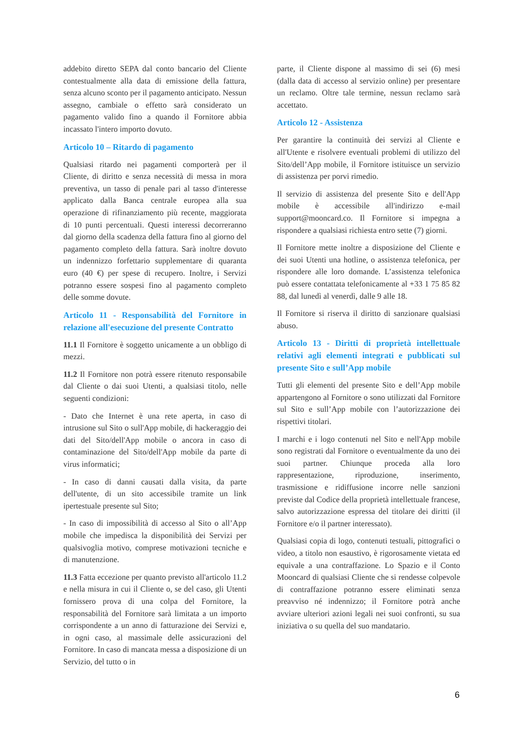addebito diretto SEPA dal conto bancario del Cliente contestualmente alla data di emissione della fattura, senza alcuno sconto per il pagamento anticipato. Nessun assegno, cambiale o effetto sarà considerato un pagamento valido fino a quando il Fornitore abbia incassato l'intero importo dovuto.
Articolo 10 – Ritardo di pagamento
Qualsiasi ritardo nei pagamenti comporterà per il Cliente, di diritto e senza necessità di messa in mora preventiva, un tasso di penale pari al tasso d'interesse applicato dalla Banca centrale europea alla sua operazione di rifinanziamento più recente, maggiorata di 10 punti percentuali. Questi interessi decorreranno dal giorno della scadenza della fattura fino al giorno del pagamento completo della fattura. Sarà inoltre dovuto un indennizzo forfettario supplementare di quaranta euro (40 €) per spese di recupero. Inoltre, i Servizi potranno essere sospesi fino al pagamento completo delle somme dovute.
Articolo 11 - Responsabilità del Fornitore in relazione all'esecuzione del presente Contratto
11.1 Il Fornitore è soggetto unicamente a un obbligo di mezzi.
11.2 Il Fornitore non potrà essere ritenuto responsabile dal Cliente o dai suoi Utenti, a qualsiasi titolo, nelle seguenti condizioni:
- Dato che Internet è una rete aperta, in caso di intrusione sul Sito o sull'App mobile, di hackeraggio dei dati del Sito/dell'App mobile o ancora in caso di contaminazione del Sito/dell'App mobile da parte di virus informatici;
- In caso di danni causati dalla visita, da parte dell'utente, di un sito accessibile tramite un link ipertestuale presente sul Sito;
- In caso di impossibilità di accesso al Sito o all’App mobile che impedisca la disponibilità dei Servizi per qualsivoglia motivo, comprese motivazioni tecniche e di manutenzione.
11.3 Fatta eccezione per quanto previsto all'articolo 11.2 e nella misura in cui il Cliente o, se del caso, gli Utenti fornissero prova di una colpa del Fornitore, la responsabilità del Fornitore sarà limitata a un importo corrispondente a un anno di fatturazione dei Servizi e, in ogni caso, al massimale delle assicurazioni del Fornitore. In caso di mancata messa a disposizione di un Servizio, del tutto o in
parte, il Cliente dispone al massimo di sei (6) mesi (dalla data di accesso al servizio online) per presentare un reclamo. Oltre tale termine, nessun reclamo sarà accettato.
Articolo 12 - Assistenza
Per garantire la continuità dei servizi al Cliente e all'Utente e risolvere eventuali problemi di utilizzo del Sito/dell’App mobile, il Fornitore istituisce un servizio di assistenza per porvi rimedio.
Il servizio di assistenza del presente Sito e dell'App mobile è accessibile all'indirizzo e-mail support@mooncard.co. Il Fornitore si impegna a rispondere a qualsiasi richiesta entro sette (7) giorni.
Il Fornitore mette inoltre a disposizione del Cliente e dei suoi Utenti una hotline, o assistenza telefonica, per rispondere alle loro domande. L’assistenza telefonica può essere contattata telefonicamente al +33 1 75 85 82 88, dal lunedì al venerdì, dalle 9 alle 18.
Il Fornitore si riserva il diritto di sanzionare qualsiasi abuso.
Articolo 13 - Diritti di proprietà intellettuale relativi agli elementi integrati e pubblicati sul presente Sito e sull’App mobile
Tutti gli elementi del presente Sito e dell’App mobile appartengono al Fornitore o sono utilizzati dal Fornitore sul Sito e sull’App mobile con l’autorizzazione dei rispettivi titolari.
I marchi e i logo contenuti nel Sito e nell'App mobile sono registrati dal Fornitore o eventualmente da uno dei suoi partner. Chiunque proceda alla loro rappresentazione, riproduzione, inserimento, trasmissione e ridiffusione incorre nelle sanzioni previste dal Codice della proprietà intellettuale francese, salvo autorizzazione espressa del titolare dei diritti (il Fornitore e/o il partner interessato).
Qualsiasi copia di logo, contenuti testuali, pittografici o video, a titolo non esaustivo, è rigorosamente vietata ed equivale a una contraffazione. Lo Spazio e il Conto Mooncard di qualsiasi Cliente che si rendesse colpevole di contraffazione potranno essere eliminati senza preavviso né indennizzo; il Fornitore potrà anche avviare ulteriori azioni legali nei suoi confronti, su sua iniziativa o su quella del suo mandatario.
6